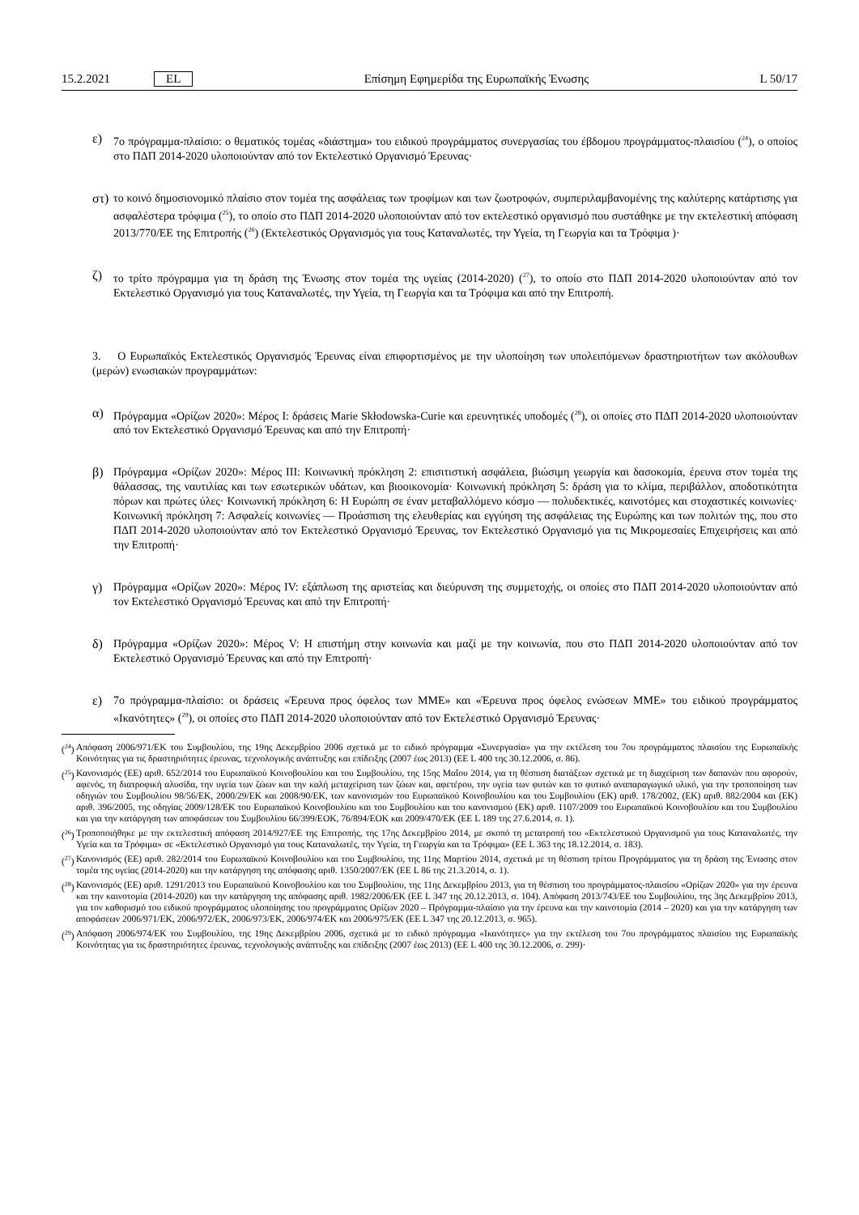15.2.2021 EL Επίσημη Εφημερίδα της Ευρωπαϊκής Ένωσης L 50/17
ε)
7ο πρόγραμμα-πλαίσιο: ο θεματικός τομέας «διάστημα» του ειδικού προγράμματος συνεργασίας του έβδομου προγράμματος-πλαισίου (<sup>24</sup>), ο οποίος στο ΠΔΠ 2014-2020 υλοποιούνταν από τον Εκτελεστικό Οργανισμό Έρευνας·
στ)
το κοινό δημοσιονομικό πλαίσιο στον τομέα της ασφάλειας των τροφίμων και των ζωοτροφών, συμπεριλαμβανομένης της καλύτερης κατάρτισης για ασφαλέστερα τρόφιμα (<sup>25</sup>), το οποίο στο ΠΔΠ 2014-2020 υλοποιούνταν από τον εκτελεστικό οργανισμό που συστάθηκε με την εκτελεστική απόφαση 2013/770/ΕΕ της Επιτροπής (<sup>26</sup>) (Εκτελεστικός Οργανισμός για τους Καταναλωτές, την Υγεία, τη Γεωργία και τα Τρόφιμα )·
ζ)
το τρίτο πρόγραμμα για τη δράση της Ένωσης στον τομέα της υγείας (2014-2020) (<sup>27</sup>), το οποίο στο ΠΔΠ 2014-2020 υλοποιούνταν από τον Εκτελεστικό Οργανισμό για τους Καταναλωτές, την Υγεία, τη Γεωργία και τα Τρόφιμα και από την Επιτροπή.
3. Ο Ευρωπαϊκός Εκτελεστικός Οργανισμός Έρευνας είναι επιφορτισμένος με την υλοποίηση των υπολειπόμενων δραστηριοτήτων των ακόλουθων (μερών) ενωσιακών προγραμμάτων:
α)
Πρόγραμμα «Ορίζων 2020»: Μέρος Ι: δράσεις Marie Skłodowska-Curie και ερευνητικές υποδομές (<sup>28</sup>), οι οποίες στο ΠΔΠ 2014-2020 υλοποιούνταν από τον Εκτελεστικό Οργανισμό Έρευνας και από την Επιτροπή·
β)
Πρόγραμμα «Ορίζων 2020»: Μέρος ΙΙΙ: Κοινωνική πρόκληση 2: επισιτιστική ασφάλεια, βιώσιμη γεωργία και δασοκομία, έρευνα στον τομέα της θάλασσας, της ναυτιλίας και των εσωτερικών υδάτων, και βιοοικονομία· Κοινωνική πρόκληση 5: δράση για το κλίμα, περιβάλλον, αποδοτικότητα πόρων και πρώτες ύλες· Κοινωνική πρόκληση 6: Η Ευρώπη σε έναν μεταβαλλόμενο κόσμο — πολυδεκτικές, καινοτόμες και στοχαστικές κοινωνίες· Κοινωνική πρόκληση 7: Ασφαλείς κοινωνίες — Προάσπιση της ελευθερίας και εγγύηση της ασφάλειας της Ευρώπης και των πολιτών της, που στο ΠΔΠ 2014-2020 υλοποιούνταν από τον Εκτελεστικό Οργανισμό Έρευνας, τον Εκτελεστικό Οργανισμό για τις Μικρομεσαίες Επιχειρήσεις και από την Επιτροπή·
γ)
Πρόγραμμα «Ορίζων 2020»: Μέρος IV: εξάπλωση της αριστείας και διεύρυνση της συμμετοχής, οι οποίες στο ΠΔΠ 2014-2020 υλοποιούνταν από τον Εκτελεστικό Οργανισμό Έρευνας και από την Επιτροπή·
δ)
Πρόγραμμα «Ορίζων 2020»: Μέρος V: Η επιστήμη στην κοινωνία και μαζί με την κοινωνία, που στο ΠΔΠ 2014-2020 υλοποιούνταν από τον Εκτελεστικό Οργανισμό Έρευνας και από την Επιτροπή·
ε)
7ο πρόγραμμα-πλαίσιο: οι δράσεις «Έρευνα προς όφελος των ΜΜΕ» και «Έρευνα προς όφελος ενώσεων ΜΜΕ» του ειδικού προγράμματος «Ικανότητες» (<sup>29</sup>), οι οποίες στο ΠΔΠ 2014-2020 υλοποιούνταν από τον Εκτελεστικό Οργανισμό Έρευνας·
(<sup>24</sup>) Απόφαση 2006/971/ΕΚ του Συμβουλίου, της 19ης Δεκεμβρίου 2006 σχετικά με το ειδικό πρόγραμμα «Συνεργασία» για την εκτέλεση του 7ου προγράμματος πλαισίου της Ευρωπαϊκής Κοινότητας για τις δραστηριότητες έρευνας, τεχνολογικής ανάπτυξης και επίδειξης (2007 έως 2013) (ΕΕ L 400 της 30.12.2006, σ. 86).
(<sup>25</sup>) Κανονισμός (ΕΕ) αριθ. 652/2014 του Ευρωπαϊκού Κοινοβουλίου και του Συμβουλίου, της 15ης Μαΐου 2014, για τη θέσπιση διατάξεων σχετικά με τη διαχείριση των δαπανών που αφορούν, αφενός, τη διατροφική αλυσίδα, την υγεία των ζώων και την καλή μεταχείριση των ζώων και, αφετέρου, την υγεία των φυτών και το φυτικό αναπαραγωγικό υλικό, για την τροποποίηση των οδηγιών του Συμβουλίου 98/56/ΕΚ, 2000/29/ΕΚ και 2008/90/ΕΚ, των κανονισμών του Ευρωπαϊκού Κοινοβουλίου και του Συμβουλίου (ΕΚ) αριθ. 178/2002, (ΕΚ) αριθ. 882/2004 και (ΕΚ) αριθ. 396/2005, της οδηγίας 2009/128/ΕΚ του Ευρωπαϊκού Κοινοβουλίου και του Συμβουλίου και του κανονισμού (ΕΚ) αριθ. 1107/2009 του Ευρωπαϊκού Κοινοβουλίου και του Συμβουλίου και για την κατάργηση των αποφάσεων του Συμβουλίου 66/399/ΕΟΚ, 76/894/ΕΟΚ και 2009/470/ΕΚ (ΕΕ L 189 της 27.6.2014, σ. 1).
(<sup>26</sup>) Τροποποιήθηκε με την εκτελεστική απόφαση 2014/927/ΕΕ της Επιτροπής, της 17ης Δεκεμβρίου 2014, με σκοπό τη μετατροπή του «Εκτελεστικού Οργανισμού για τους Καταναλωτές, την Υγεία και τα Τρόφιμα» σε «Εκτελεστικό Οργανισμό για τους Καταναλωτές, την Υγεία, τη Γεωργία και τα Τρόφιμα» (ΕΕ L 363 της 18.12.2014, σ. 183).
(<sup>27</sup>) Κανονισμός (ΕΕ) αριθ. 282/2014 του Ευρωπαϊκού Κοινοβουλίου και του Συμβουλίου, της 11ης Μαρτίου 2014, σχετικά με τη θέσπιση τρίτου Προγράμματος για τη δράση της Ένωσης στον τομέα της υγείας (2014-2020) και την κατάργηση της απόφασης αριθ. 1350/2007/ΕΚ (ΕΕ L 86 της 21.3.2014, σ. 1).
(<sup>28</sup>) Κανονισμός (ΕΕ) αριθ. 1291/2013 του Ευρωπαϊκού Κοινοβουλίου και του Συμβουλίου, της 11ης Δεκεμβρίου 2013, για τη θέσπιση του προγράμματος-πλαισίου «Ορίζων 2020» για την έρευνα και την καινοτομία (2014-2020) και την κατάργηση της απόφασης αριθ. 1982/2006/ΕΚ (ΕΕ L 347 της 20.12.2013, σ. 104). Απόφαση 2013/743/ΕΕ του Συμβουλίου, της 3ης Δεκεμβρίου 2013, για τον καθορισμό του ειδικού προγράμματος υλοποίησης του προγράμματος Ορίζων 2020 – Πρόγραμμα-πλαίσιο για την έρευνα και την καινοτομία (2014 – 2020) και για την κατάργηση των αποφάσεων 2006/971/ΕΚ, 2006/972/ΕΚ, 2006/973/ΕΚ, 2006/974/ΕΚ και 2006/975/ΕΚ (ΕΕ L 347 της 20.12.2013, σ. 965).
(<sup>29</sup>) Απόφαση 2006/974/ΕΚ του Συμβουλίου, της 19ης Δεκεμβρίου 2006, σχετικά με το ειδικό πρόγραμμα «Ικανότητες» για την εκτέλεση του 7ου προγράμματος πλαισίου της Ευρωπαϊκής Κοινότητας για τις δραστηριότητες έρευνας, τεχνολογικής ανάπτυξης και επίδειξης (2007 έως 2013) (ΕΕ L 400 της 30.12.2006, σ. 299)·